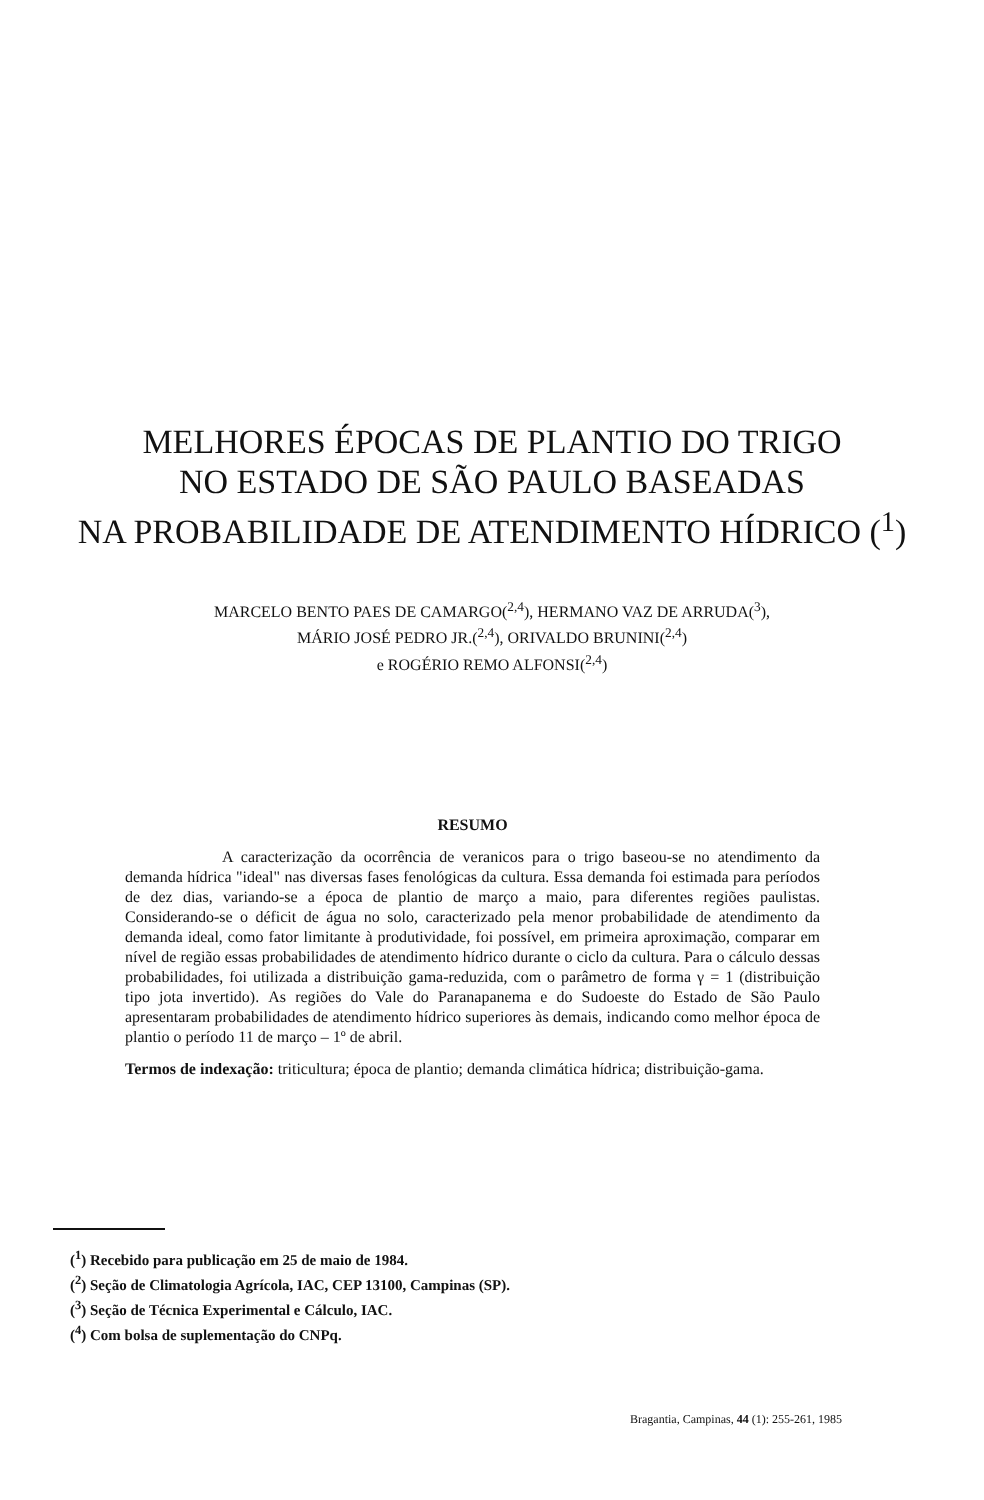MELHORES ÉPOCAS DE PLANTIO DO TRIGO
NO ESTADO DE SÃO PAULO BASEADAS
NA PROBABILIDADE DE ATENDIMENTO HÍDRICO (<sup>1</sup>)
MARCELO BENTO PAES DE CAMARGO(<sup>2,4</sup>), HERMANO VAZ DE ARRUDA(<sup>3</sup>),
MÁRIO JOSÉ PEDRO JR.(<sup>2,4</sup>), ORIVALDO BRUNINI(<sup>2,4</sup>)
e ROGÉRIO REMO ALFONSI(<sup>2,4</sup>)
RESUMO
A caracterização da ocorrência de veranicos para o trigo baseou-se no atendimento da demanda hídrica "ideal" nas diversas fases fenológicas da cultura. Essa demanda foi estimada para períodos de dez dias, variando-se a época de plantio de março a maio, para diferentes regiões paulistas. Considerando-se o déficit de água no solo, caracterizado pela menor probabilidade de atendimento da demanda ideal, como fator limitante à produtividade, foi possível, em primeira aproximação, comparar em nível de região essas probabilidades de atendimento hídrico durante o ciclo da cultura. Para o cálculo dessas probabilidades, foi utilizada a distribuição gama-reduzida, com o parâmetro de forma γ = 1 (distribuição tipo jota invertido). As regiões do Vale do Paranapanema e do Sudoeste do Estado de São Paulo apresentaram probabilidades de atendimento hídrico superiores às demais, indicando como melhor época de plantio o período 11 de março – 1º de abril.
Termos de indexação: triticultura; época de plantio; demanda climática hídrica; distribuição-gama.
(<sup>1</sup>) Recebido para publicação em 25 de maio de 1984.
(<sup>2</sup>) Seção de Climatologia Agrícola, IAC, CEP 13100, Campinas (SP).
(<sup>3</sup>) Seção de Técnica Experimental e Cálculo, IAC.
(<sup>4</sup>) Com bolsa de suplementação do CNPq.
Bragantia, Campinas, 44 (1): 255-261, 1985